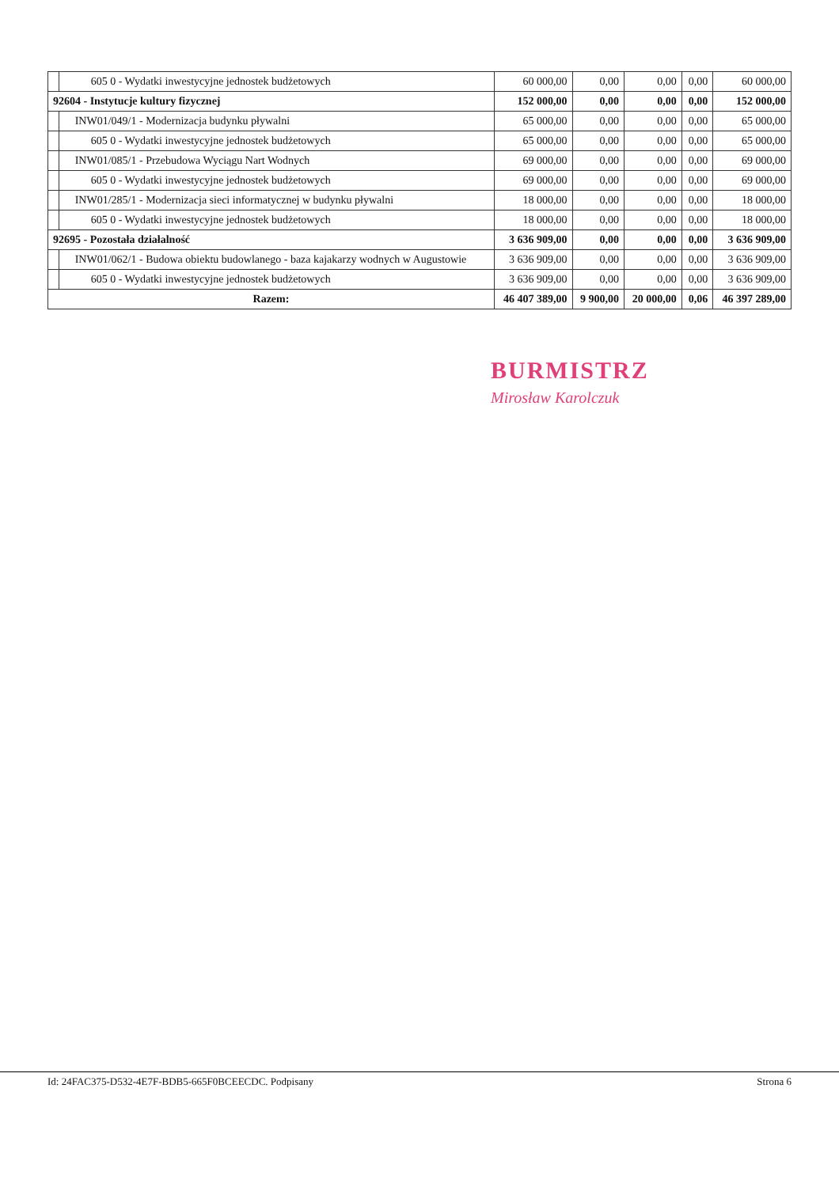| | 605 0 - Wydatki inwestycyjne jednostek budżetowych | 60 000,00 | 0,00 | 0,00 | 0,00 | 60 000,00 |
| 92604 - Instytucje kultury fizycznej | | 152 000,00 | 0,00 | 0,00 | 0,00 | 152 000,00 |
| | INW01/049/1 - Modernizacja budynku pływalni | 65 000,00 | 0,00 | 0,00 | 0,00 | 65 000,00 |
| | 605 0 - Wydatki inwestycyjne jednostek budżetowych | 65 000,00 | 0,00 | 0,00 | 0,00 | 65 000,00 |
| | INW01/085/1 - Przebudowa Wyciągu Nart Wodnych | 69 000,00 | 0,00 | 0,00 | 0,00 | 69 000,00 |
| | 605 0 - Wydatki inwestycyjne jednostek budżetowych | 69 000,00 | 0,00 | 0,00 | 0,00 | 69 000,00 |
| | INW01/285/1 - Modernizacja sieci informatycznej w budynku pływalni | 18 000,00 | 0,00 | 0,00 | 0,00 | 18 000,00 |
| | 605 0 - Wydatki inwestycyjne jednostek budżetowych | 18 000,00 | 0,00 | 0,00 | 0,00 | 18 000,00 |
| 92695 - Pozostała działalność | | 3 636 909,00 | 0,00 | 0,00 | 0,00 | 3 636 909,00 |
| | INW01/062/1 - Budowa obiektu budowlanego - baza kajakarzy wodnych w Augustowie | 3 636 909,00 | 0,00 | 0,00 | 0,00 | 3 636 909,00 |
| | 605 0 - Wydatki inwestycyjne jednostek budżetowych | 3 636 909,00 | 0,00 | 0,00 | 0,00 | 3 636 909,00 |
| Razem: | | 46 407 389,00 | 9 900,00 | 20 000,00 | 0,06 | 46 397 289,00 |
BURMISTRZ
Mirosław Karolczuk
Id: 24FAC375-D532-4E7F-BDB5-665F0BCEECDC. Podpisany Strona 6